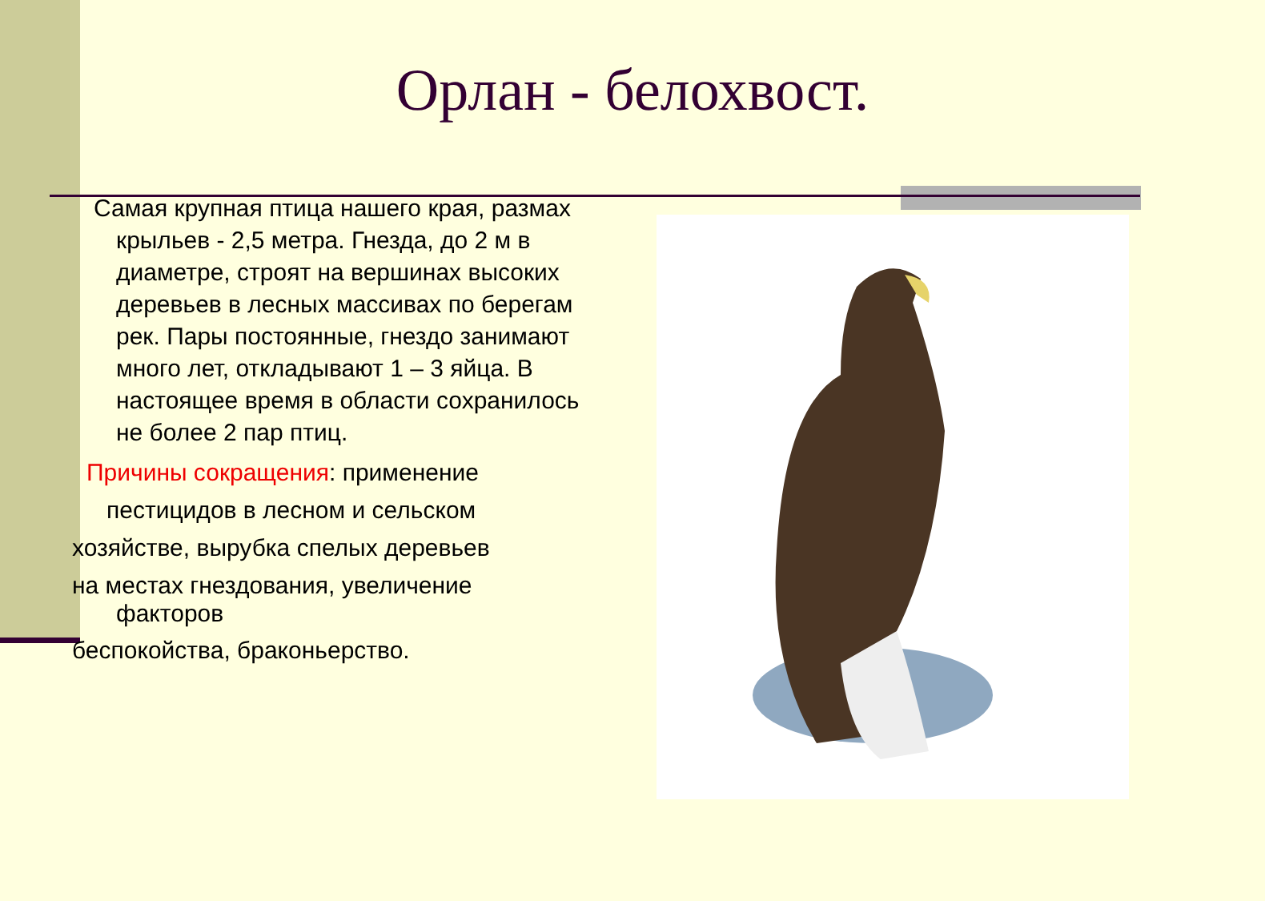Орлан - белохвост.
Самая крупная птица нашего края, размах крыльев - 2,5 метра. Гнезда, до 2 м в диаметре, строят на вершинах высоких деревьев в лесных массивах по берегам рек. Пары постоянные, гнездо занимают много лет, откладывают 1 – 3 яйца. В настоящее время в области сохранилось не более 2 пар птиц.
Причины сокращения: применение
пестицидов в лесном и сельском
хозяйстве, вырубка спелых деревьев
на местах гнездования, увеличение
факторов
беспокойства, браконьерство.